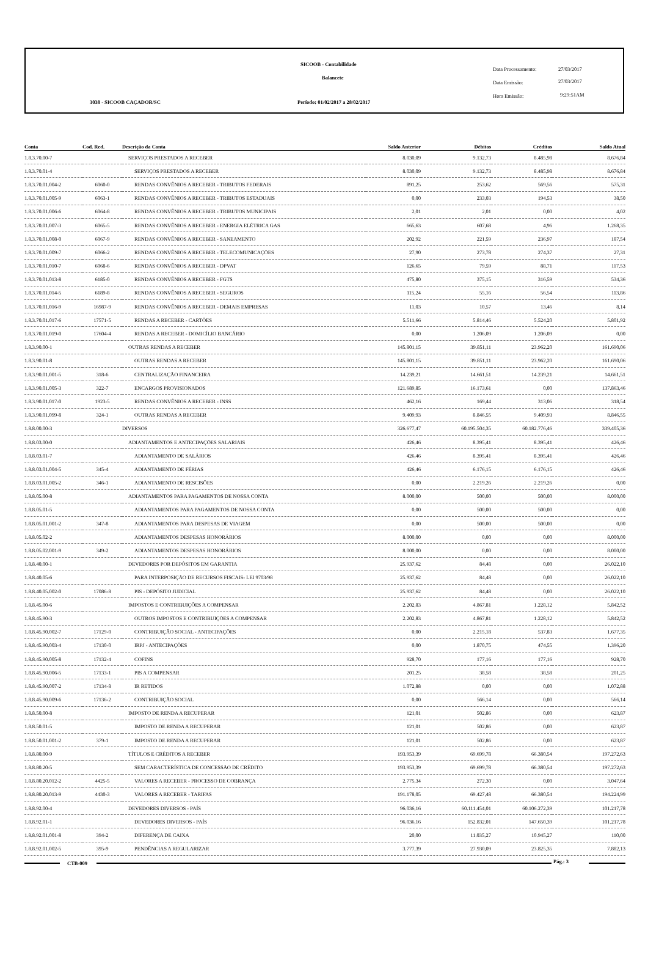SICOOB - Contabilidade
Balancete
3038 - SICOOB CAÇADOR/SC
Período: 01/02/2017 a 28/02/2017
Data Processamento: 27/03/2017
Data Emissão: 27/03/2017
Hora Emissão: 9:29:51AM
| Conta | Cod. Red. | Descrição da Conta | Saldo Anterior | Débitos | Créditos | Saldo Atual |
| --- | --- | --- | --- | --- | --- | --- |
| 1.8.3.70.00-7 | | SERVIÇOS PRESTADOS A RECEBER | 8.030,09 | 9.132,73 | 8.485,98 | 8.676,84 |
| 1.8.3.70.01-4 | | SERVIÇOS PRESTADOS A RECEBER | 8.030,09 | 9.132,73 | 8.485,98 | 8.676,84 |
| 1.8.3.70.01.004-2 | 6060-0 | RENDAS CONVÊNIOS A RECEBER - TRIBUTOS FEDERAIS | 891,25 | 253,62 | 569,56 | 575,31 |
| 1.8.3.70.01.005-9 | 6063-1 | RENDAS CONVÊNIOS A RECEBER - TRIBUTOS ESTADUAIS | 0,00 | 233,03 | 194,53 | 38,50 |
| 1.8.3.70.01.006-6 | 6064-8 | RENDAS CONVÊNIOS A RECEBER - TRIBUTOS MUNICIPAIS | 2,01 | 2,01 | 0,00 | 4,02 |
| 1.8.3.70.01.007-3 | 6065-5 | RENDAS CONVÊNIOS A RECEBER - ENERGIA ELÉTRICA GAS | 665,63 | 607,68 | 4,96 | 1.268,35 |
| 1.8.3.70.01.008-0 | 6067-9 | RENDAS CONVÊNIOS A RECEBER - SANEAMENTO | 202,92 | 221,59 | 236,97 | 187,54 |
| 1.8.3.70.01.009-7 | 6066-2 | RENDAS CONVÊNIOS A RECEBER - TELECOMUNICAÇÕES | 27,90 | 273,78 | 274,37 | 27,31 |
| 1.8.3.70.01.010-7 | 6068-6 | RENDAS CONVÊNIOS A RECEBER - DPVAT | 126,65 | 79,59 | 88,71 | 117,53 |
| 1.8.3.70.01.013-8 | 6185-0 | RENDAS CONVÊNIOS A RECEBER - FGTS | 475,80 | 375,15 | 316,59 | 534,36 |
| 1.8.3.70.01.014-5 | 6189-8 | RENDAS CONVÊNIOS A RECEBER - SEGUROS | 115,24 | 55,16 | 56,54 | 113,86 |
| 1.8.3.70.01.016-9 | 16987-9 | RENDAS CONVÊNIOS A RECEBER - DEMAIS EMPRESAS | 11,03 | 10,57 | 13,46 | 8,14 |
| 1.8.3.70.01.017-6 | 17571-5 | RENDAS A RECEBER - CARTÕES | 5.511,66 | 5.814,46 | 5.524,20 | 5.801,92 |
| 1.8.3.70.01.019-0 | 17604-4 | RENDAS A RECEBER - DOMICÍLIO BANCÁRIO | 0,00 | 1.206,09 | 1.206,09 | 0,00 |
| 1.8.3.90.00-1 | | OUTRAS RENDAS A RECEBER | 145.801,15 | 39.851,11 | 23.962,20 | 161.690,06 |
| 1.8.3.90.01-8 | | OUTRAS RENDAS A RECEBER | 145.801,15 | 39.851,11 | 23.962,20 | 161.690,06 |
| 1.8.3.90.01.001-5 | 318-6 | CENTRALIZAÇÃO FINANCEIRA | 14.239,21 | 14.661,51 | 14.239,21 | 14.661,51 |
| 1.8.3.90.01.005-3 | 322-7 | ENCARGOS PROVISIONADOS | 121.689,85 | 16.173,61 | 0,00 | 137.863,46 |
| 1.8.3.90.01.017-0 | 1923-5 | RENDAS CONVÊNIOS A RECEBER - INSS | 462,16 | 169,44 | 313,06 | 318,54 |
| 1.8.3.90.01.099-8 | 324-1 | OUTRAS RENDAS A RECEBER | 9.409,93 | 8.846,55 | 9.409,93 | 8.846,55 |
| 1.8.8.00.00-3 | | DIVERSOS | 326.677,47 | 60.195.504,35 | 60.182.776,46 | 339.405,36 |
| 1.8.8.03.00-0 | | ADIANTAMENTOS E ANTECIPAÇÕES SALARIAIS | 426,46 | 8.395,41 | 8.395,41 | 426,46 |
| 1.8.8.03.01-7 | | ADIANTAMENTO DE SALÁRIOS | 426,46 | 8.395,41 | 8.395,41 | 426,46 |
| 1.8.8.03.01.004-5 | 345-4 | ADIANTAMENTO DE FÉRIAS | 426,46 | 6.176,15 | 6.176,15 | 426,46 |
| 1.8.8.03.01.005-2 | 346-1 | ADIANTAMENTO DE RESCISÕES | 0,00 | 2.219,26 | 2.219,26 | 0,00 |
| 1.8.8.05.00-8 | | ADIANTAMENTOS PARA PAGAMENTOS DE NOSSA CONTA | 8.000,00 | 500,00 | 500,00 | 8.000,00 |
| 1.8.8.05.01-5 | | ADIANTAMENTOS PARA PAGAMENTOS DE NOSSA CONTA | 0,00 | 500,00 | 500,00 | 0,00 |
| 1.8.8.05.01.001-2 | 347-8 | ADIANTAMENTOS PARA DESPESAS DE VIAGEM | 0,00 | 500,00 | 500,00 | 0,00 |
| 1.8.8.05.02-2 | | ADIANTAMENTOS DESPESAS HONORÁRIOS | 8.000,00 | 0,00 | 0,00 | 8.000,00 |
| 1.8.8.05.02.001-9 | 349-2 | ADIANTAMENTOS DESPESAS HONORÁRIOS | 8.000,00 | 0,00 | 0,00 | 8.000,00 |
| 1.8.8.40.00-1 | | DEVEDORES POR DEPÓSITOS EM GARANTIA | 25.937,62 | 84,48 | 0,00 | 26.022,10 |
| 1.8.8.40.05-6 | | PARA INTERPOSIÇÃO DE RECURSOS FISCAIS- LEI 9703/98 | 25.937,62 | 84,48 | 0,00 | 26.022,10 |
| 1.8.8.40.05.002-0 | 17086-8 | PIS - DEPÓSITO JUDICIAL | 25.937,62 | 84,48 | 0,00 | 26.022,10 |
| 1.8.8.45.00-6 | | IMPOSTOS E CONTRIBUIÇÕES A COMPENSAR | 2.202,83 | 4.867,81 | 1.228,12 | 5.842,52 |
| 1.8.8.45.90-3 | | OUTROS IMPOSTOS E CONTRIBUIÇÕES A COMPENSAR | 2.202,83 | 4.867,81 | 1.228,12 | 5.842,52 |
| 1.8.8.45.90.002-7 | 17129-0 | CONTRIBUIÇÃO SOCIAL - ANTECIPAÇÕES | 0,00 | 2.215,18 | 537,83 | 1.677,35 |
| 1.8.8.45.90.003-4 | 17130-0 | IRPJ - ANTECIPAÇÕES | 0,00 | 1.870,75 | 474,55 | 1.396,20 |
| 1.8.8.45.90.005-8 | 17132-4 | COFINS | 928,70 | 177,16 | 177,16 | 928,70 |
| 1.8.8.45.90.006-5 | 17133-1 | PIS A COMPENSAR | 201,25 | 38,58 | 38,58 | 201,25 |
| 1.8.8.45.90.007-2 | 17134-8 | IR RETIDOS | 1.072,88 | 0,00 | 0,00 | 1.072,88 |
| 1.8.8.45.90.009-6 | 17136-2 | CONTRIBUIÇÃO SOCIAL | 0,00 | 566,14 | 0,00 | 566,14 |
| 1.8.8.50.00-8 | | IMPOSTO DE RENDA A RECUPERAR | 121,01 | 502,86 | 0,00 | 623,87 |
| 1.8.8.50.01-5 | | IMPOSTO DE RENDA A RECUPERAR | 121,01 | 502,86 | 0,00 | 623,87 |
| 1.8.8.50.01.001-2 | 379-1 | IMPOSTO DE RENDA A RECUPERAR | 121,01 | 502,86 | 0,00 | 623,87 |
| 1.8.8.80.00-9 | | TÍTULOS E CRÉDITOS A RECEBER | 193.953,39 | 69.699,78 | 66.380,54 | 197.272,63 |
| 1.8.8.80.20-5 | | SEM CARACTERÍSTICA DE CONCESSÃO DE CRÉDITO | 193.953,39 | 69.699,78 | 66.380,54 | 197.272,63 |
| 1.8.8.80.20.012-2 | 4425-5 | VALORES A RECEBER - PROCESSO DE COBRANÇA | 2.775,34 | 272,30 | 0,00 | 3.047,64 |
| 1.8.8.80.20.013-9 | 4430-3 | VALORES A RECEBER - TARIFAS | 191.178,05 | 69.427,48 | 66.380,54 | 194.224,99 |
| 1.8.8.92.00-4 | | DEVEDORES DIVERSOS - PAÍS | 96.036,16 | 60.111.454,01 | 60.106.272,39 | 101.217,78 |
| 1.8.8.92.01-1 | | DEVEDORES DIVERSOS - PAÍS | 96.036,16 | 152.832,01 | 147.650,39 | 101.217,78 |
| 1.8.8.92.01.001-8 | 394-2 | DIFERENÇA DE CAIXA | 20,00 | 11.035,27 | 10.945,27 | 110,00 |
| 1.8.8.92.01.002-5 | 395-9 | PENDÊNCIAS A REGULARIZAR | 3.777,39 | 27.930,09 | 23.825,35 | 7.882,13 |
CTB-009 Pág.: 3